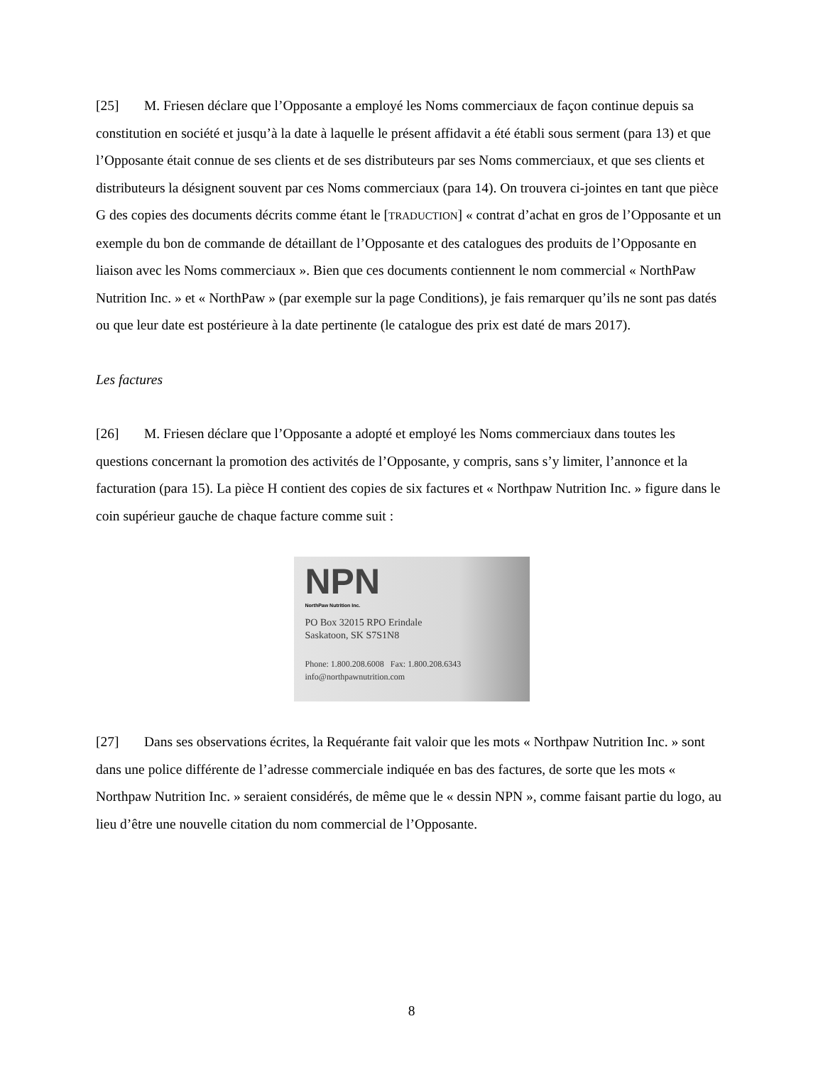[25] M. Friesen déclare que l’Opposante a employé les Noms commerciaux de façon continue depuis sa constitution en société et jusqu’à la date à laquelle le présent affidavit a été établi sous serment (para 13) et que l’Opposante était connue de ses clients et de ses distributeurs par ses Noms commerciaux, et que ses clients et distributeurs la désignent souvent par ces Noms commerciaux (para 14). On trouvera ci-jointes en tant que pièce G des copies des documents décrits comme étant le [TRADUCTION] « contrat d’achat en gros de l’Opposante et un exemple du bon de commande de détaillant de l’Opposante et des catalogues des produits de l’Opposante en liaison avec les Noms commerciaux ». Bien que ces documents contiennent le nom commercial « NorthPaw Nutrition Inc. » et « NorthPaw » (par exemple sur la page Conditions), je fais remarquer qu’ils ne sont pas datés ou que leur date est postérieure à la date pertinente (le catalogue des prix est daté de mars 2017).
Les factures
[26] M. Friesen déclare que l’Opposante a adopté et employé les Noms commerciaux dans toutes les questions concernant la promotion des activités de l’Opposante, y compris, sans s’y limiter, l’annonce et la facturation (para 15). La pièce H contient des copies de six factures et « Northpaw Nutrition Inc. » figure dans le coin supérieur gauche de chaque facture comme suit :
NPN
NorthPaw Nutrition Inc.
PO Box 32015 RPO Erindale
Saskatoon, SK S7S1N8
Phone: 1.800.208.6008 Fax: 1.800.208.6343
info@northpawnutrition.com
[27] Dans ses observations écrites, la Requérante fait valoir que les mots « Northpaw Nutrition Inc. » sont dans une police différente de l’adresse commerciale indiquée en bas des factures, de sorte que les mots « Northpaw Nutrition Inc. » seraient considérés, de même que le « dessin NPN », comme faisant partie du logo, au lieu d’être une nouvelle citation du nom commercial de l’Opposante.
8